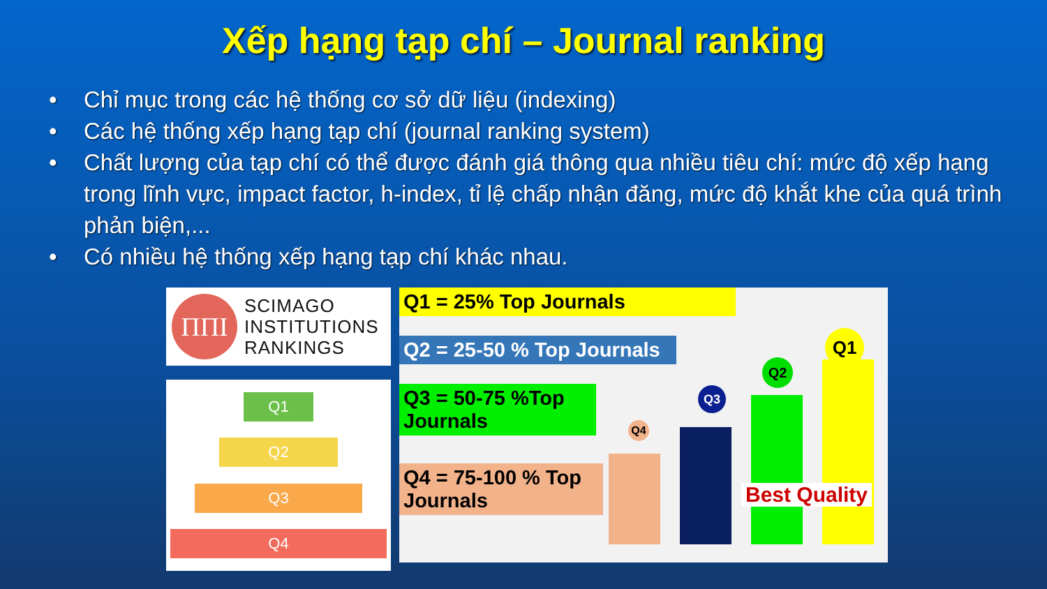Xếp hạng tạp chí – Journal ranking
• Chỉ mục trong các hệ thống cơ sở dữ liệu (indexing)
• Các hệ thống xếp hạng tạp chí (journal ranking system)
• Chất lượng của tạp chí có thể được đánh giá thông qua nhiều tiêu chí: mức độ xếp hạng trong lĩnh vực, impact factor, h-index, tỉ lệ chấp nhận đăng, mức độ khắt khe của quá trình phản biện,...
• Có nhiều hệ thống xếp hạng tạp chí khác nhau.
ΠΠΙ
SCIMAGO
INSTITUTIONS
RANKINGS
Q1
Q2
Q3
Q4
Q1 = 25% Top Journals
Q2 = 25-50 % Top Journals
Q3 = 50-75 %Top Journals
Q4 = 75-100 % Top Journals
Q4
Q3
Q2
Q1
Best Quality